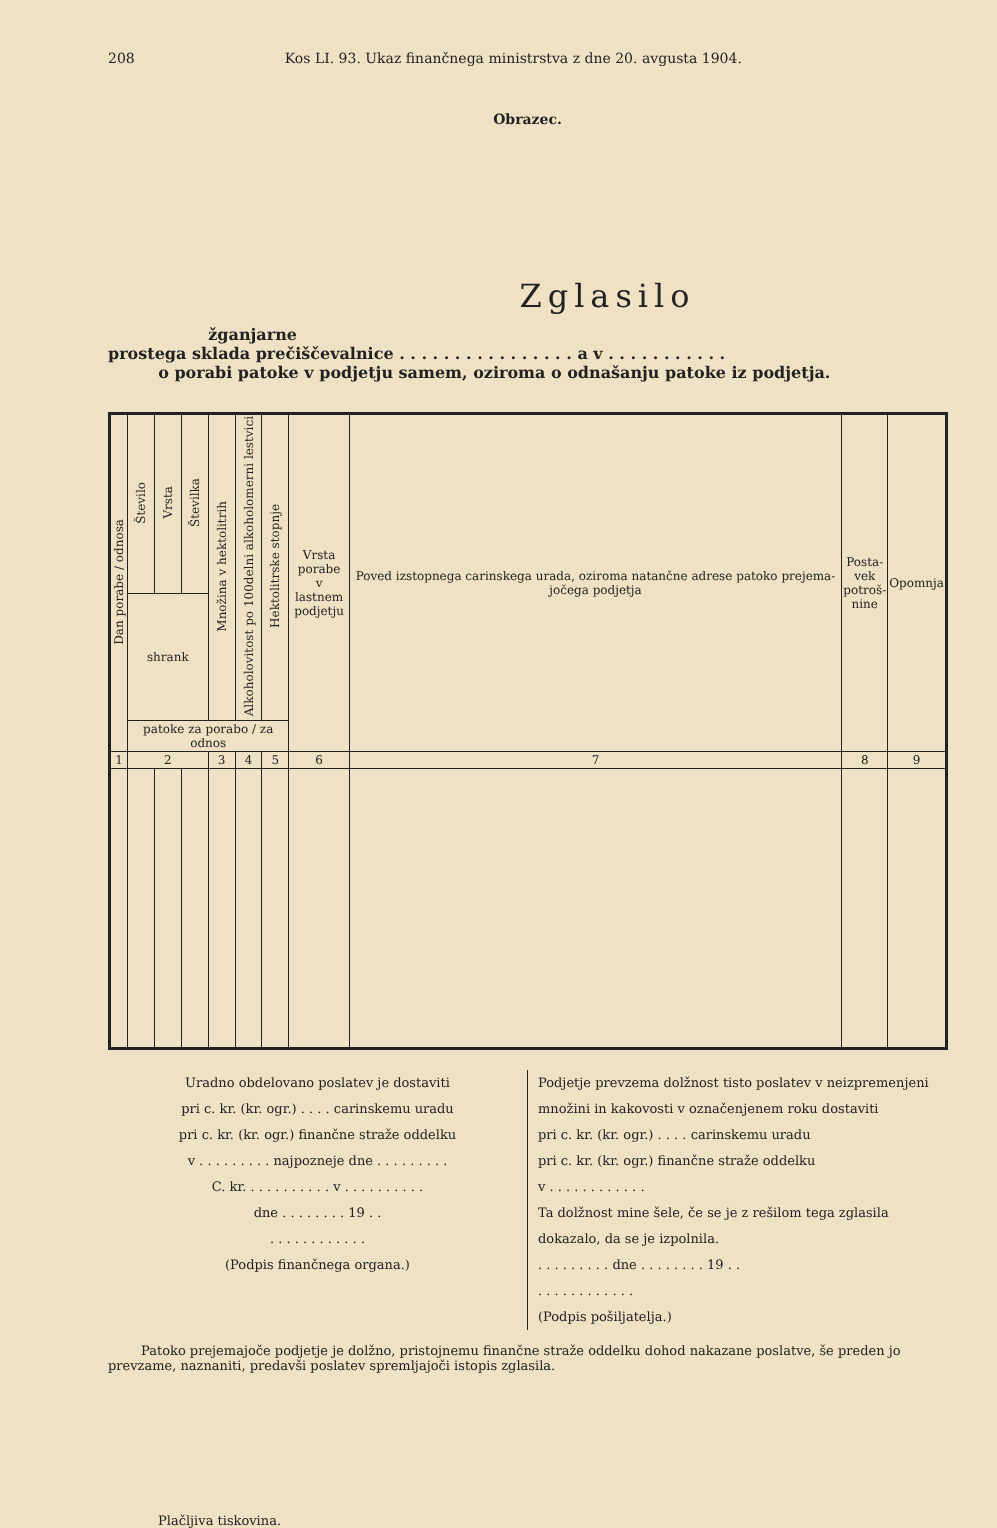208 Kos LI. 93. Ukaz finančnega ministrstva z dne 20. avgusta 1904.
Obrazec.
Zglasilo
žganjarne
prostega sklada prečiščevalnice . . . . . . . . . . . . . . . . a v . . . . . . . . . . .
o porabi patoke v podjetju samem, oziroma o odnašanju patoke iz podjetja.
| Dan porabe / odnosa | Število | Vrsta | Številka | Množina v hektolitrih | Alkoholovitost po 100delni alkoholomerni lestvici | Hektolitrske stopnje | Vrsta porabe v lastnem podjetju | Poved izstopnega carinskega urada, oziroma natančne adrese patoko prejema-jočega podjetja | Posta- vek potroš- nine | Opomnja |
| --- | --- | --- | --- | --- | --- | --- | --- | --- | --- | --- |
| | shrank | | | | | | | | | |
| | patoke za porabo / za odnos | | | | | | | | | |
| 1 | 2 | | | 3 | 4 | 5 | 6 | 7 | 8 | 9 |
Uradno obdelovano poslatev je dostaviti
pri c. kr. (kr. ogr.) . . . . carinskemu uradu
pri c. kr. (kr. ogr.) finančne straže oddelku
v . . . . . . . . . najpozneje dne . . . . . . . . .
C. kr. . . . . . . . . . . v . . . . . . . . . .
dne . . . . . . . . 19 . .
. . . . . . . . . . . .
(Podpis finančnega organa.)
Podjetje prevzema dolžnost tisto poslatev v neizpremenjeni množini in kakovosti v označenjenem roku dostaviti
pri c. kr. (kr. ogr.) . . . . carinskemu uradu
pri c. kr. (kr. ogr.) finančne straže oddelku
v . . . . . . . . . . . .
Ta dolžnost mine šele, če se je z rešilom tega zglasila dokazalo, da se je izpolnila.
. . . . . . . . . dne . . . . . . . . 19 . .
. . . . . . . . . . . .
(Podpis pošiljatelja.)
Patoko prejemajoče podjetje je dolžno, pristojnemu finančne straže oddelku dohod nakazane poslatve, še preden jo prevzame, naznaniti, predavši poslatev spremljajoči istopis zglasila.
Plačljiva tiskovina.